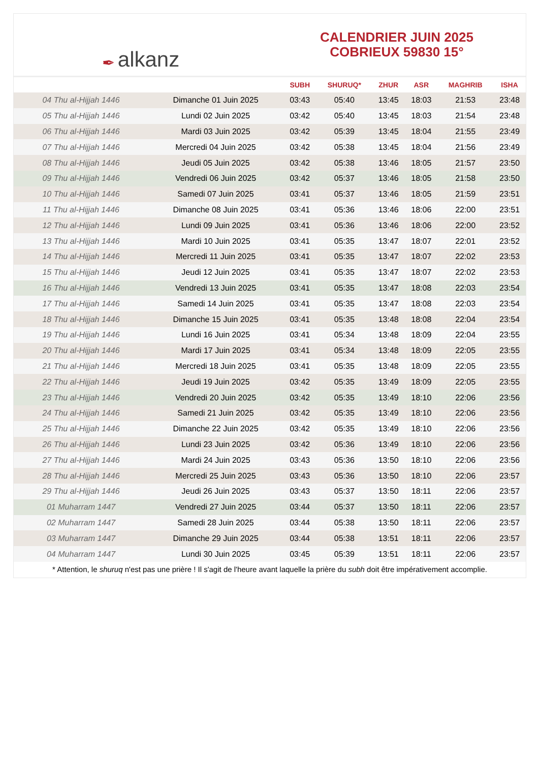✒ alkanz
CALENDRIER JUIN 2025
COBRIEUX 59830 15°
| | | SUBH | SHURUQ* | ZHUR | ASR | MAGHRIB | ISHA |
| --- | --- | --- | --- | --- | --- | --- | --- |
| 04 Thu al-Hijjah 1446 | Dimanche 01 Juin 2025 | 03:43 | 05:40 | 13:45 | 18:03 | 21:53 | 23:48 |
| 05 Thu al-Hijjah 1446 | Lundi 02 Juin 2025 | 03:42 | 05:40 | 13:45 | 18:03 | 21:54 | 23:48 |
| 06 Thu al-Hijjah 1446 | Mardi 03 Juin 2025 | 03:42 | 05:39 | 13:45 | 18:04 | 21:55 | 23:49 |
| 07 Thu al-Hijjah 1446 | Mercredi 04 Juin 2025 | 03:42 | 05:38 | 13:45 | 18:04 | 21:56 | 23:49 |
| 08 Thu al-Hijjah 1446 | Jeudi 05 Juin 2025 | 03:42 | 05:38 | 13:46 | 18:05 | 21:57 | 23:50 |
| 09 Thu al-Hijjah 1446 | Vendredi 06 Juin 2025 | 03:42 | 05:37 | 13:46 | 18:05 | 21:58 | 23:50 |
| 10 Thu al-Hijjah 1446 | Samedi 07 Juin 2025 | 03:41 | 05:37 | 13:46 | 18:05 | 21:59 | 23:51 |
| 11 Thu al-Hijjah 1446 | Dimanche 08 Juin 2025 | 03:41 | 05:36 | 13:46 | 18:06 | 22:00 | 23:51 |
| 12 Thu al-Hijjah 1446 | Lundi 09 Juin 2025 | 03:41 | 05:36 | 13:46 | 18:06 | 22:00 | 23:52 |
| 13 Thu al-Hijjah 1446 | Mardi 10 Juin 2025 | 03:41 | 05:35 | 13:47 | 18:07 | 22:01 | 23:52 |
| 14 Thu al-Hijjah 1446 | Mercredi 11 Juin 2025 | 03:41 | 05:35 | 13:47 | 18:07 | 22:02 | 23:53 |
| 15 Thu al-Hijjah 1446 | Jeudi 12 Juin 2025 | 03:41 | 05:35 | 13:47 | 18:07 | 22:02 | 23:53 |
| 16 Thu al-Hijjah 1446 | Vendredi 13 Juin 2025 | 03:41 | 05:35 | 13:47 | 18:08 | 22:03 | 23:54 |
| 17 Thu al-Hijjah 1446 | Samedi 14 Juin 2025 | 03:41 | 05:35 | 13:47 | 18:08 | 22:03 | 23:54 |
| 18 Thu al-Hijjah 1446 | Dimanche 15 Juin 2025 | 03:41 | 05:35 | 13:48 | 18:08 | 22:04 | 23:54 |
| 19 Thu al-Hijjah 1446 | Lundi 16 Juin 2025 | 03:41 | 05:34 | 13:48 | 18:09 | 22:04 | 23:55 |
| 20 Thu al-Hijjah 1446 | Mardi 17 Juin 2025 | 03:41 | 05:34 | 13:48 | 18:09 | 22:05 | 23:55 |
| 21 Thu al-Hijjah 1446 | Mercredi 18 Juin 2025 | 03:41 | 05:35 | 13:48 | 18:09 | 22:05 | 23:55 |
| 22 Thu al-Hijjah 1446 | Jeudi 19 Juin 2025 | 03:42 | 05:35 | 13:49 | 18:09 | 22:05 | 23:55 |
| 23 Thu al-Hijjah 1446 | Vendredi 20 Juin 2025 | 03:42 | 05:35 | 13:49 | 18:10 | 22:06 | 23:56 |
| 24 Thu al-Hijjah 1446 | Samedi 21 Juin 2025 | 03:42 | 05:35 | 13:49 | 18:10 | 22:06 | 23:56 |
| 25 Thu al-Hijjah 1446 | Dimanche 22 Juin 2025 | 03:42 | 05:35 | 13:49 | 18:10 | 22:06 | 23:56 |
| 26 Thu al-Hijjah 1446 | Lundi 23 Juin 2025 | 03:42 | 05:36 | 13:49 | 18:10 | 22:06 | 23:56 |
| 27 Thu al-Hijjah 1446 | Mardi 24 Juin 2025 | 03:43 | 05:36 | 13:50 | 18:10 | 22:06 | 23:56 |
| 28 Thu al-Hijjah 1446 | Mercredi 25 Juin 2025 | 03:43 | 05:36 | 13:50 | 18:10 | 22:06 | 23:57 |
| 29 Thu al-Hijjah 1446 | Jeudi 26 Juin 2025 | 03:43 | 05:37 | 13:50 | 18:11 | 22:06 | 23:57 |
| 01 Muharram 1447 | Vendredi 27 Juin 2025 | 03:44 | 05:37 | 13:50 | 18:11 | 22:06 | 23:57 |
| 02 Muharram 1447 | Samedi 28 Juin 2025 | 03:44 | 05:38 | 13:50 | 18:11 | 22:06 | 23:57 |
| 03 Muharram 1447 | Dimanche 29 Juin 2025 | 03:44 | 05:38 | 13:51 | 18:11 | 22:06 | 23:57 |
| 04 Muharram 1447 | Lundi 30 Juin 2025 | 03:45 | 05:39 | 13:51 | 18:11 | 22:06 | 23:57 |
* Attention, le shuruq n'est pas une prière ! Il s'agit de l'heure avant laquelle la prière du subh doit être impérativement accomplie.